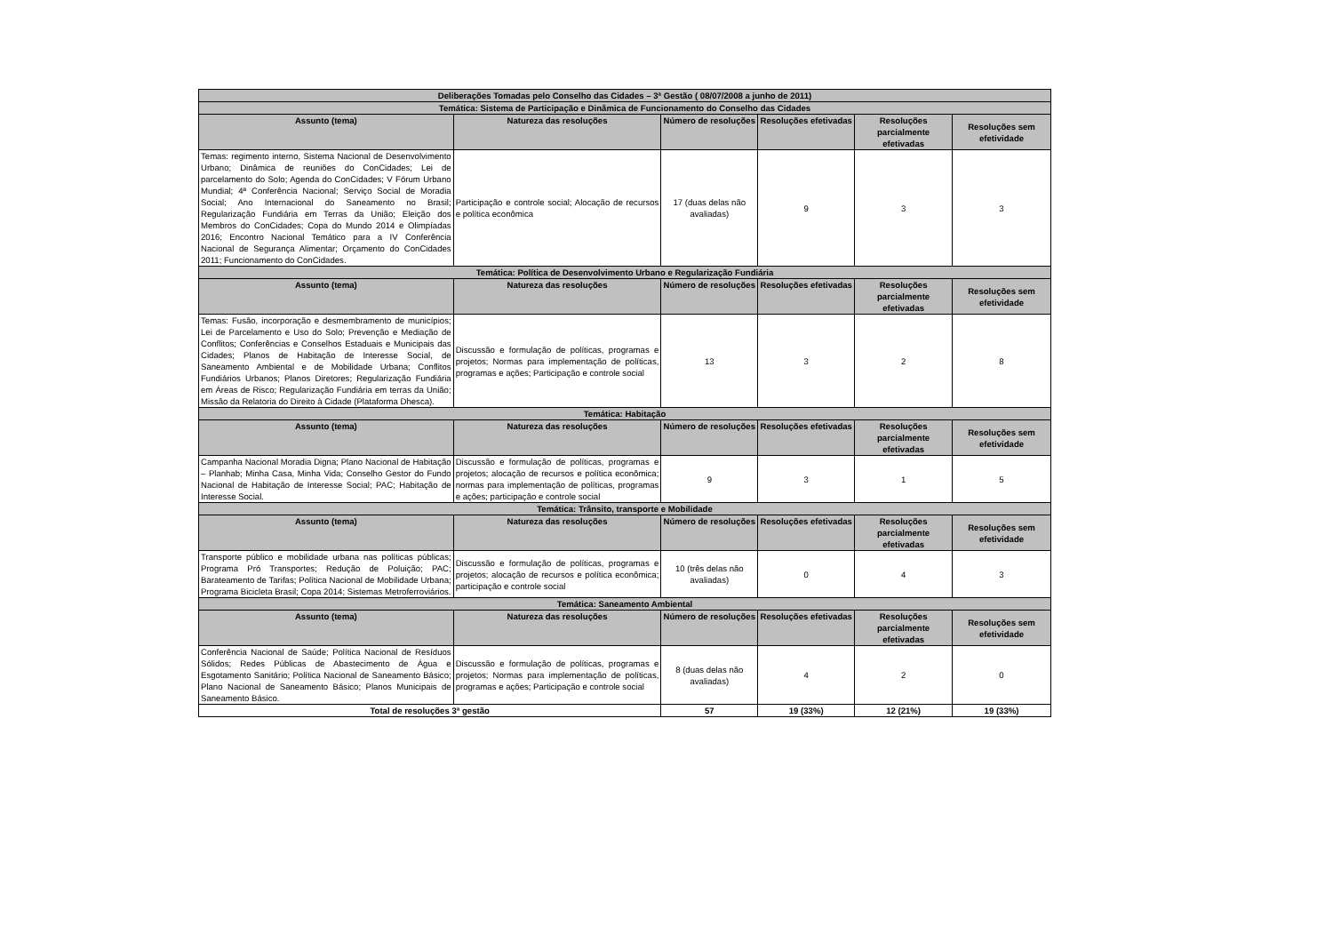| Deliberações Tomadas pelo Conselho das Cidades – 3ª Gestão ( 08/07/2008 a junho de 2011) | | | | | |
| Temática: Sistema de Participação e Dinâmica de Funcionamento do Conselho das Cidades | | | | | |
| Assunto (tema) | Natureza das resoluções | Número de resoluções | Resoluções efetivadas | Resoluções parcialmente efetivadas | Resoluções sem efetividade |
| Temas: regimento interno, Sistema Nacional de Desenvolvimento Urbano; Dinâmica de reuniões do ConCidades; Lei de parcelamento do Solo; Agenda do ConCidades; V Fórum Urbano Mundial; 4ª Conferência Nacional; Serviço Social de Moradia Social; Ano Internacional do Saneamento no Brasil; Regularização Fundiária em Terras da União; Eleição dos Membros do ConCidades; Copa do Mundo 2014 e Olimpíadas 2016; Encontro Nacional Temático para a IV Conferência Nacional de Segurança Alimentar; Orçamento do ConCidades 2011; Funcionamento do ConCidades. | Participação e controle social; Alocação de recursos e política econômica | 17 (duas delas não avaliadas) | 9 | 3 | 3 |
| Temática: Política de Desenvolvimento Urbano e Regularização Fundiária | | | | | |
| Assunto (tema) | Natureza das resoluções | Número de resoluções | Resoluções efetivadas | Resoluções parcialmente efetivadas | Resoluções sem efetividade |
| Temas: Fusão, incorporação e desmembramento de municípios; Lei de Parcelamento e Uso do Solo; Prevenção e Mediação de Conflitos; Conferências e Conselhos Estaduais e Municipais das Cidades; Planos de Habitação de Interesse Social, de Saneamento Ambiental e de Mobilidade Urbana; Conflitos Fundiários Urbanos; Planos Diretores; Regularização Fundiária em Áreas de Risco; Regularização Fundiária em terras da União; Missão da Relatoria do Direito à Cidade (Plataforma Dhesca). | Discussão e formulação de políticas, programas e projetos; Normas para implementação de políticas, programas e ações; Participação e controle social | 13 | 3 | 2 | 8 |
| Temática: Habitação | | | | | |
| Assunto (tema) | Natureza das resoluções | Número de resoluções | Resoluções efetivadas | Resoluções parcialmente efetivadas | Resoluções sem efetividade |
| Campanha Nacional Moradia Digna; Plano Nacional de Habitação – Planhab; Minha Casa, Minha Vida; Conselho Gestor do Fundo Nacional de Habitação de Interesse Social; PAC; Habitação de Interesse Social. | Discussão e formulação de políticas, programas e projetos; alocação de recursos e política econômica; normas para implementação de políticas, programas e ações; participação e controle social | 9 | 3 | 1 | 5 |
| Temática: Trânsito, transporte e Mobilidade | | | | | |
| Assunto (tema) | Natureza das resoluções | Número de resoluções | Resoluções efetivadas | Resoluções parcialmente efetivadas | Resoluções sem efetividade |
| Transporte público e mobilidade urbana nas políticas públicas; Programa Pró Transportes; Redução de Poluição; PAC; Barateamento de Tarifas; Política Nacional de Mobilidade Urbana; Programa Bicicleta Brasil; Copa 2014; Sistemas Metroferroviários. | Discussão e formulação de políticas, programas e projetos; alocação de recursos e política econômica; participação e controle social | 10 (três delas não avaliadas) | 0 | 4 | 3 |
| Temática: Saneamento Ambiental | | | | | |
| Assunto (tema) | Natureza das resoluções | Número de resoluções | Resoluções efetivadas | Resoluções parcialmente efetivadas | Resoluções sem efetividade |
| Conferência Nacional de Saúde; Política Nacional de Resíduos Sólidos; Redes Públicas de Abastecimento de Água e Esgotamento Sanitário; Política Nacional de Saneamento Básico; Plano Nacional de Saneamento Básico; Planos Municipais de Saneamento Básico. | Discussão e formulação de políticas, programas e projetos; Normas para implementação de políticas, programas e ações; Participação e controle social | 8 (duas delas não avaliadas) | 4 | 2 | 0 |
| Total de resoluções 3ª gestão | | 57 | 19 (33%) | 12 (21%) | 19 (33%) |